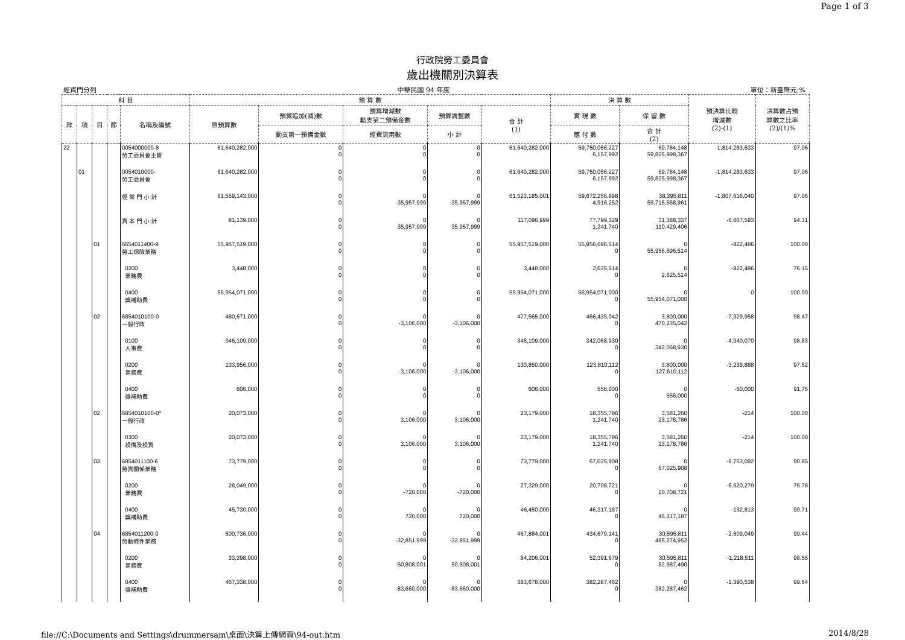Page 1 of 3
行政院勞工委員會
歲出機關別決算表
經資門分列 中華民國 94 年度 單位：新臺幣元;%
| 科 目 | | | | | 預 算 數 | | | | | 決 算 數 | | 預決算比較 增減數 (2)-(1) | 決算數占預 算數之比率 (2)/(1)% |
| --- | --- | --- | --- | --- | --- | --- | --- | --- | --- | --- | --- | --- | --- |
| 款 | 項 | 目 | 節 | 名稱及編號 | 原預算數 | 預算追加(減)數 | 預算增減數 動支第二預備金數 | 預算調整數 | 合 計 (1) | 實 現 數 | 保 留 數 | | |
| | | | | | | 動支第一預備金數 | 經費流用數 | 小 計 | | 應 付 數 | 合 計 (2) | | |
| 22 | | | | 0054000000-8 勞工委員會主管 | 61,640,282,000 | 0 0 | 0 0 | 0 0 | 61,640,282,000 | 59,750,056,227 6,157,992 | 69,784,148 59,825,998,367 | -1,814,283,633 | 97.06 |
| | 01 | | | 0054010000- 勞工委員會 | 61,640,282,000 | 0 0 | 0 0 | 0 0 | 61,640,282,000 | 59,750,056,227 6,157,992 | 69,784,148 59,825,998,367 | -1,814,283,633 | 97.06 |
| | | | | 經 常 門 小 計 | 61,559,143,000 | 0 0 | 0 -35,957,999 | 0 -35,957,999 | 61,523,185,001 | 59,672,256,898 4,916,252 | 38,395,811 59,715,568,961 | -1,807,616,040 | 97.06 |
| | | | | 資 本 門 小 計 | 81,139,000 | 0 0 | 0 35,957,999 | 0 35,957,999 | 117,096,999 | 77,799,329 1,241,740 | 31,388,337 110,429,406 | -6,667,593 | 94.31 |
| | | 01 | | 6654011400-9 勞工保險業務 | 55,957,519,000 | 0 0 | 0 0 | 0 0 | 55,957,519,000 | 55,956,696,514 0 | 0 55,956,696,514 | -822,486 | 100.00 |
| | | | | 0200 業務費 | 3,448,000 | 0 0 | 0 0 | 0 0 | 3,448,000 | 2,625,514 0 | 0 2,625,514 | -822,486 | 76.15 |
| | | | | 0400 獎補助費 | 55,954,071,000 | 0 0 | 0 0 | 0 0 | 55,954,071,000 | 55,954,071,000 0 | 0 55,954,071,000 | 0 | 100.00 |
| | | 02 | | 6854010100-0 一般行政 | 480,671,000 | 0 0 | 0 -3,106,000 | 0 -3,106,000 | 477,565,000 | 466,435,042 0 | 3,800,000 470,235,042 | -7,329,958 | 98.47 |
| | | | | 0100 人事費 | 346,109,000 | 0 0 | 0 0 | 0 0 | 346,109,000 | 342,068,930 0 | 0 342,068,930 | -4,040,070 | 98.83 |
| | | | | 0200 業務費 | 133,956,000 | 0 0 | 0 -3,106,000 | 0 -3,106,000 | 130,850,000 | 123,810,112 0 | 3,800,000 127,610,112 | -3,239,888 | 97.52 |
| | | | | 0400 獎補助費 | 606,000 | 0 0 | 0 0 | 0 0 | 606,000 | 556,000 0 | 0 556,000 | -50,000 | 91.75 |
| | | 02 | | 6854010100-0* 一般行政 | 20,073,000 | 0 0 | 0 3,106,000 | 0 3,106,000 | 23,179,000 | 18,355,786 1,241,740 | 3,581,260 23,178,786 | -214 | 100.00 |
| | | | | 0300 設備及投資 | 20,073,000 | 0 0 | 0 3,106,000 | 0 3,106,000 | 23,179,000 | 18,355,786 1,241,740 | 3,581,260 23,178,786 | -214 | 100.00 |
| | | 03 | | 6854011100-6 勞資關係業務 | 73,779,000 | 0 0 | 0 0 | 0 0 | 73,779,000 | 67,025,908 0 | 0 67,025,908 | -6,753,092 | 90.85 |
| | | | | 0200 業務費 | 28,049,000 | 0 0 | 0 -720,000 | 0 -720,000 | 27,329,000 | 20,708,721 0 | 0 20,708,721 | -6,620,279 | 75.78 |
| | | | | 0400 獎補助費 | 45,730,000 | 0 0 | 0 720,000 | 0 720,000 | 46,450,000 | 46,317,187 0 | 0 46,317,187 | -132,813 | 99.71 |
| | | 04 | | 6854011200-0 勞動條件業務 | 500,736,000 | 0 0 | 0 -32,851,999 | 0 -32,851,999 | 467,884,001 | 434,679,141 0 | 30,595,811 465,274,952 | -2,609,049 | 99.44 |
| | | | | 0200 業務費 | 33,398,000 | 0 0 | 0 50,808,001 | 0 50,808,001 | 84,206,001 | 52,391,679 0 | 30,595,811 82,987,490 | -1,218,511 | 98.55 |
| | | | | 0400 獎補助費 | 467,338,000 | 0 0 | 0 -83,660,000 | 0 -83,660,000 | 383,678,000 | 382,287,462 0 | 0 382,287,462 | -1,390,538 | 99.64 |
file://C:\Documents and Settings\drummersam\桌面\決算上傳網頁\94-out.htm 2014/8/28